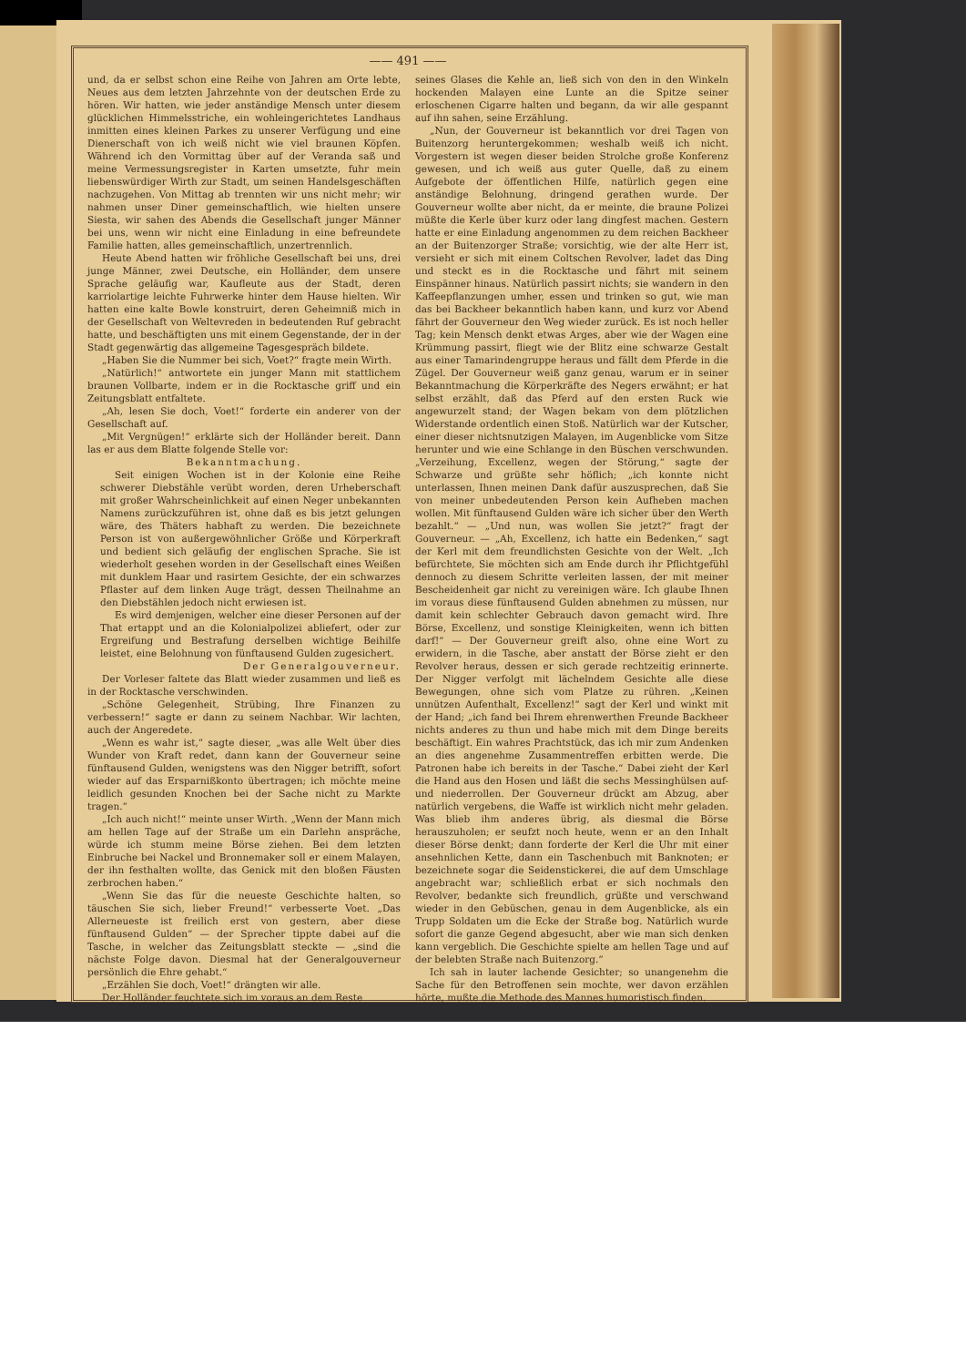—— 491 ——
und, da er selbst schon eine Reihe von Jahren am Orte lebte, Neues aus dem letzten Jahrzehnte von der deutschen Erde zu hören. Wir hatten, wie jeder anständige Mensch unter diesem glücklichen Himmelsstriche, ein wohleingerichtetes Landhaus inmitten eines kleinen Parkes zu unserer Verfügung und eine Dienerschaft von ich weiß nicht wie viel braunen Köpfen. Während ich den Vormittag über auf der Veranda saß und meine Vermessungsregister in Karten umsetzte, fuhr mein liebenswürdiger Wirth zur Stadt, um seinen Handelsgeschäften nachzugehen. Von Mittag ab trennten wir uns nicht mehr; wir nahmen unser Diner gemeinschaftlich, wie hielten unsere Siesta, wir sahen des Abends die Gesellschaft junger Männer bei uns, wenn wir nicht eine Einladung in eine befreundete Familie hatten, alles gemeinschaftlich, unzertrennlich.
Heute Abend hatten wir fröhliche Gesellschaft bei uns, drei junge Männer, zwei Deutsche, ein Holländer, dem unsere Sprache geläufig war, Kaufleute aus der Stadt, deren karriolartige leichte Fuhrwerke hinter dem Hause hielten. Wir hatten eine kalte Bowle konstruirt, deren Geheimniß mich in der Gesellschaft von Weltevreden in bedeutenden Ruf gebracht hatte, und beschäftigten uns mit einem Gegenstande, der in der Stadt gegenwärtig das allgemeine Tagesgespräch bildete.
„Haben Sie die Nummer bei sich, Voet?“ fragte mein Wirth.
„Natürlich!“ antwortete ein junger Mann mit stattlichem braunen Vollbarte, indem er in die Rocktasche griff und ein Zeitungsblatt entfaltete.
„Ah, lesen Sie doch, Voet!“ forderte ein anderer von der Gesellschaft auf.
„Mit Vergnügen!“ erklärte sich der Holländer bereit. Dann las er aus dem Blatte folgende Stelle vor:
Bekanntmachung.
Seit einigen Wochen ist in der Kolonie eine Reihe schwerer Diebstähle verübt worden, deren Urheberschaft mit großer Wahrscheinlichkeit auf einen Neger unbekannten Namens zurückzuführen ist, ohne daß es bis jetzt gelungen wäre, des Thäters habhaft zu werden. Die bezeichnete Person ist von außergewöhnlicher Größe und Körperkraft und bedient sich geläufig der englischen Sprache. Sie ist wiederholt gesehen worden in der Gesellschaft eines Weißen mit dunklem Haar und rasirtem Gesichte, der ein schwarzes Pflaster auf dem linken Auge trägt, dessen Theilnahme an den Diebstählen jedoch nicht erwiesen ist.
Es wird demjenigen, welcher eine dieser Personen auf der That ertappt und an die Kolonialpolizei abliefert, oder zur Ergreifung und Bestrafung derselben wichtige Beihilfe leistet, eine Belohnung von fünftausend Gulden zugesichert.
Der Generalgouverneur.
Der Vorleser faltete das Blatt wieder zusammen und ließ es in der Rocktasche verschwinden.
„Schöne Gelegenheit, Strübing, Ihre Finanzen zu verbessern!“ sagte er dann zu seinem Nachbar. Wir lachten, auch der Angeredete.
„Wenn es wahr ist,“ sagte dieser, „was alle Welt über dies Wunder von Kraft redet, dann kann der Gouverneur seine fünftausend Gulden, wenigstens was den Nigger betrifft, sofort wieder auf das Ersparnißkonto übertragen; ich möchte meine leidlich gesunden Knochen bei der Sache nicht zu Markte tragen.“
„Ich auch nicht!“ meinte unser Wirth. „Wenn der Mann mich am hellen Tage auf der Straße um ein Darlehn anspräche, würde ich stumm meine Börse ziehen. Bei dem letzten Einbruche bei Nackel und Bronnemaker soll er einem Malayen, der ihn festhalten wollte, das Genick mit den bloßen Fäusten zerbrochen haben.“
„Wenn Sie das für die neueste Geschichte halten, so täuschen Sie sich, lieber Freund!“ verbesserte Voet. „Das Allerneueste ist freilich erst von gestern, aber diese fünftausend Gulden“ — der Sprecher tippte dabei auf die Tasche, in welcher das Zeitungsblatt steckte — „sind die nächste Folge davon. Diesmal hat der Generalgouverneur persönlich die Ehre gehabt.“
„Erzählen Sie doch, Voet!“ drängten wir alle.
Der Holländer feuchtete sich im voraus an dem Reste
seines Glases die Kehle an, ließ sich von den in den Winkeln hockenden Malayen eine Lunte an die Spitze seiner erloschenen Cigarre halten und begann, da wir alle gespannt auf ihn sahen, seine Erzählung.
„Nun, der Gouverneur ist bekanntlich vor drei Tagen von Buitenzorg heruntergekommen; weshalb weiß ich nicht. Vorgestern ist wegen dieser beiden Strolche große Konferenz gewesen, und ich weiß aus guter Quelle, daß zu einem Aufgebote der öffentlichen Hilfe, natürlich gegen eine anständige Belohnung, dringend gerathen wurde. Der Gouverneur wollte aber nicht, da er meinte, die braune Polizei müßte die Kerle über kurz oder lang dingfest machen. Gestern hatte er eine Einladung angenommen zu dem reichen Backheer an der Buitenzorger Straße; vorsichtig, wie der alte Herr ist, versieht er sich mit einem Coltschen Revolver, ladet das Ding und steckt es in die Rocktasche und fährt mit seinem Einspänner hinaus. Natürlich passirt nichts; sie wandern in den Kaffeepflanzungen umher, essen und trinken so gut, wie man das bei Backheer bekanntlich haben kann, und kurz vor Abend fährt der Gouverneur den Weg wieder zurück. Es ist noch heller Tag; kein Mensch denkt etwas Arges, aber wie der Wagen eine Krümmung passirt, fliegt wie der Blitz eine schwarze Gestalt aus einer Tamarindengruppe heraus und fällt dem Pferde in die Zügel. Der Gouverneur weiß ganz genau, warum er in seiner Bekanntmachung die Körperkräfte des Negers erwähnt; er hat selbst erzählt, daß das Pferd auf den ersten Ruck wie angewurzelt stand; der Wagen bekam von dem plötzlichen Widerstande ordentlich einen Stoß. Natürlich war der Kutscher, einer dieser nichtsnutzigen Malayen, im Augenblicke vom Sitze herunter und wie eine Schlange in den Büschen verschwunden. „Verzeihung, Excellenz, wegen der Störung,“ sagte der Schwarze und grüßte sehr höflich; „ich konnte nicht unterlassen, Ihnen meinen Dank dafür auszusprechen, daß Sie von meiner unbedeutenden Person kein Aufheben machen wollen. Mit fünftausend Gulden wäre ich sicher über den Werth bezahlt.“ — „Und nun, was wollen Sie jetzt?“ fragt der Gouverneur. — „Ah, Excellenz, ich hatte ein Bedenken,“ sagt der Kerl mit dem freundlichsten Gesichte von der Welt. „Ich befürchtete, Sie möchten sich am Ende durch ihr Pflichtgefühl dennoch zu diesem Schritte verleiten lassen, der mit meiner Bescheidenheit gar nicht zu vereinigen wäre. Ich glaube Ihnen im voraus diese fünftausend Gulden abnehmen zu müssen, nur damit kein schlechter Gebrauch davon gemacht wird. Ihre Börse, Excellenz, und sonstige Kleinigkeiten, wenn ich bitten darf!“ — Der Gouverneur greift also, ohne eine Wort zu erwidern, in die Tasche, aber anstatt der Börse zieht er den Revolver heraus, dessen er sich gerade rechtzeitig erinnerte. Der Nigger verfolgt mit lächelndem Gesichte alle diese Bewegungen, ohne sich vom Platze zu rühren. „Keinen unnützen Aufenthalt, Excellenz!“ sagt der Kerl und winkt mit der Hand; „ich fand bei Ihrem ehrenwerthen Freunde Backheer nichts anderes zu thun und habe mich mit dem Dinge bereits beschäftigt. Ein wahres Prachtstück, das ich mir zum Andenken an dies angenehme Zusammentreffen erbitten werde. Die Patronen habe ich bereits in der Tasche.“ Dabei zieht der Kerl die Hand aus den Hosen und läßt die sechs Messinghülsen auf- und niederrollen. Der Gouverneur drückt am Abzug, aber natürlich vergebens, die Waffe ist wirklich nicht mehr geladen. Was blieb ihm anderes übrig, als diesmal die Börse herauszuholen; er seufzt noch heute, wenn er an den Inhalt dieser Börse denkt; dann forderte der Kerl die Uhr mit einer ansehnlichen Kette, dann ein Taschenbuch mit Banknoten; er bezeichnete sogar die Seidenstickerei, die auf dem Umschlage angebracht war; schließlich erbat er sich nochmals den Revolver, bedankte sich freundlich, grüßte und verschwand wieder in den Gebüschen, genau in dem Augenblicke, als ein Trupp Soldaten um die Ecke der Straße bog. Natürlich wurde sofort die ganze Gegend abgesucht, aber wie man sich denken kann vergeblich. Die Geschichte spielte am hellen Tage und auf der belebten Straße nach Buitenzorg.“
Ich sah in lauter lachende Gesichter; so unangenehm die Sache für den Betroffenen sein mochte, wer davon erzählen hörte, mußte die Methode des Mannes humoristisch finden.